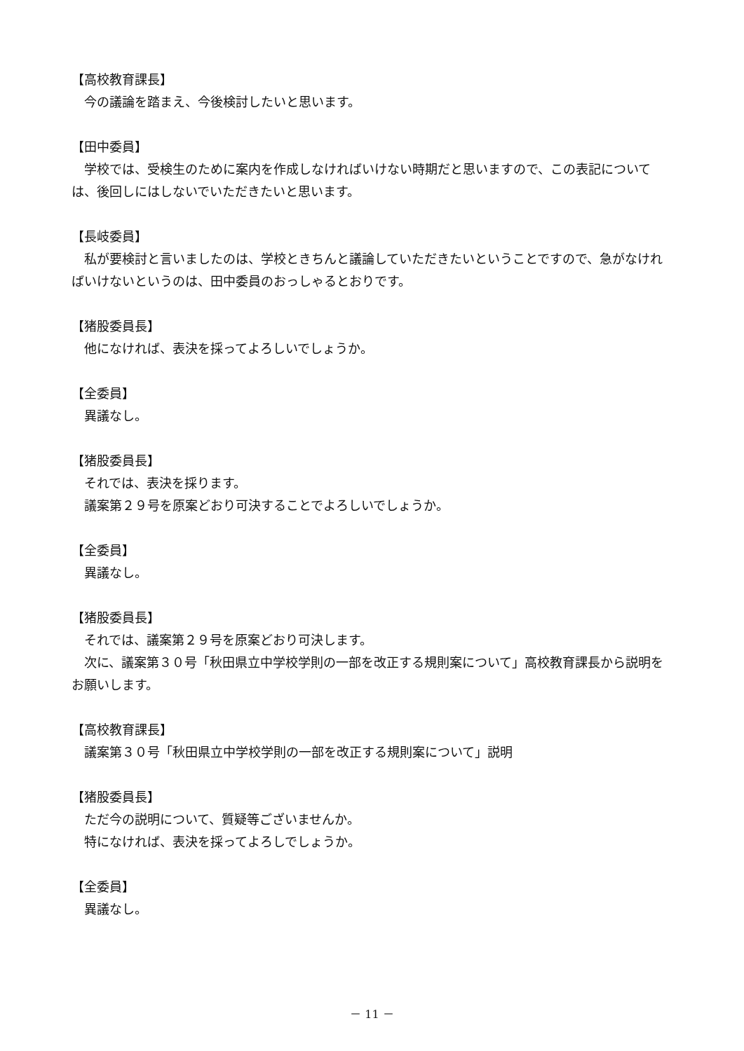【高校教育課長】
今の議論を踏まえ、今後検討したいと思います。
【田中委員】
学校では、受検生のために案内を作成しなければいけない時期だと思いますので、この表記については、後回しにはしないでいただきたいと思います。
【長岐委員】
私が要検討と言いましたのは、学校ときちんと議論していただきたいということですので、急がなければいけないというのは、田中委員のおっしゃるとおりです。
【猪股委員長】
他になければ、表決を採ってよろしいでしょうか。
【全委員】
異議なし。
【猪股委員長】
それでは、表決を採ります。
議案第２９号を原案どおり可決することでよろしいでしょうか。
【全委員】
異議なし。
【猪股委員長】
それでは、議案第２９号を原案どおり可決します。
次に、議案第３０号「秋田県立中学校学則の一部を改正する規則案について」高校教育課長から説明をお願いします。
【高校教育課長】
議案第３０号「秋田県立中学校学則の一部を改正する規則案について」説明
【猪股委員長】
ただ今の説明について、質疑等ございませんか。
特になければ、表決を採ってよろしでしょうか。
【全委員】
異議なし。
－ 11 －